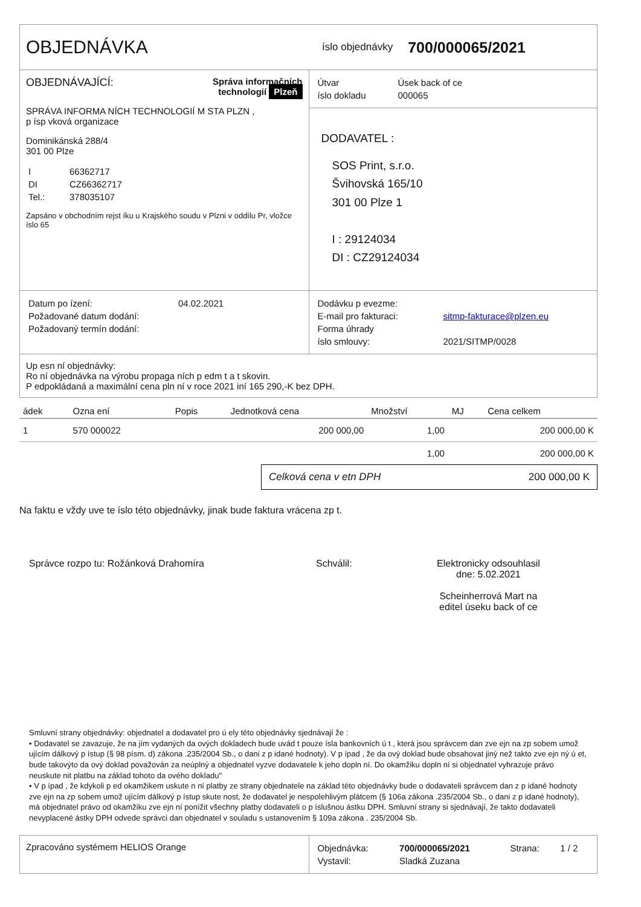OBJEDNÁVKA
íslo objednávky
700/000065/2021
OBJEDNÁVAJÍCÍ: Správa informačních
technologií Plzeň
SPRÁVA INFORMA NÍCH TECHNOLOGIÍ M STA PLZN ,
p ísp vková organizace
Dominikánská 288/4
301 00 Plze
| I | 66362717 |
| DI | CZ66362717 |
| Tel.: | 378035107 |
Zapsáno v obchodním rejst íku u Krajského soudu v Plzni v oddílu Pr, vložce íslo 65
| Útvar | Úsek back of ce |
| íslo dokladu | 000065 |
DODAVATEL :
SOS Print, s.r.o.
Švihovská 165/10
301 00 Plze 1
I : 29124034
DI : CZ29124034
| Datum po ízení: | 04.02.2021 |
| Požadované datum dodání: | |
| Požadovaný termín dodání: | |
| Dodávku p evezme: | |
| E-mail pro fakturaci: | sitmp-fakturace@plzen.eu |
| Forma úhrady | |
| íslo smlouvy: | 2021/SITMP/0028 |
Up esn ní objednávky:
Ro ní objednávka na výrobu propaga ních p edm t a t skovin.
P edpokládaná a maximální cena pln ní v roce 2021 iní 165 290,-K bez DPH.
| ádek | Ozna ení | Popis | Jednotková cena | Množství | MJ | Cena celkem |
| --- | --- | --- | --- | --- | --- | --- |
| 1 | 570 000022 | | 200 000,00 | 1,00 | | 200 000,00 K |
| | | | | 1,00 | | 200 000,00 K |
Celková cena v etn DPH 200 000,00 K
Na faktu e vždy uve te íslo této objednávky, jinak bude faktura vrácena zp t.
Správce rozpo tu: Rožánková Drahomíra Schválil: Elektronicky odsouhlasil
dne: 5.02.2021
Scheinherrová Mart na
editel úseku back of ce
Smluvní strany objednávky: objednatel a dodavatel pro ú ely této objednávky sjednávají že :
• Dodavatel se zavazuje, že na jím vydaných da ových dokladech bude uvád t pouze ísla bankovních ú t , která jsou správcem dan zve ejn na zp sobem umož ujícím dálkový p ístup (§ 98 písm. d) zákona .235/2004 Sb., o dani z p idané hodnoty). V p ípad , že da ový doklad bude obsahovat jiný než takto zve ejn ný ú et, bude takovýto da ový doklad považován za neúplný a objednatel vyzve dodavatele k jeho dopln ní. Do okamžiku dopln ní si objednatel vyhrazuje právo neuskute nit platbu na základ tohoto da ového dokladu"
• V p ípad , že kdykoli p ed okamžikem uskute n ní platby ze strany objednatele na základ této objednávky bude o dodavateli správcem dan z p idané hodnoty zve ejn na zp sobem umož ujícím dálkový p ístup skute nost, že dodavatel je nespolehlivým plátcem (§ 106a zákona .235/2004 Sb., o dani z p idané hodnoty), má objednatel právo od okamžiku zve ejn ní ponížit všechny platby dodavateli o p íslušnou ástku DPH. Smluvní strany si sjednávají, že takto dodavateli nevyplacené ástky DPH odvede správci dan objednatel v souladu s ustanovením § 109a zákona . 235/2004 Sb.
Zpracováno systémem HELIOS Orange
| Objednávka: | 700/000065/2021 | Strana: | 1 / 2 |
| Vystavil: | Sladká Zuzana | | |